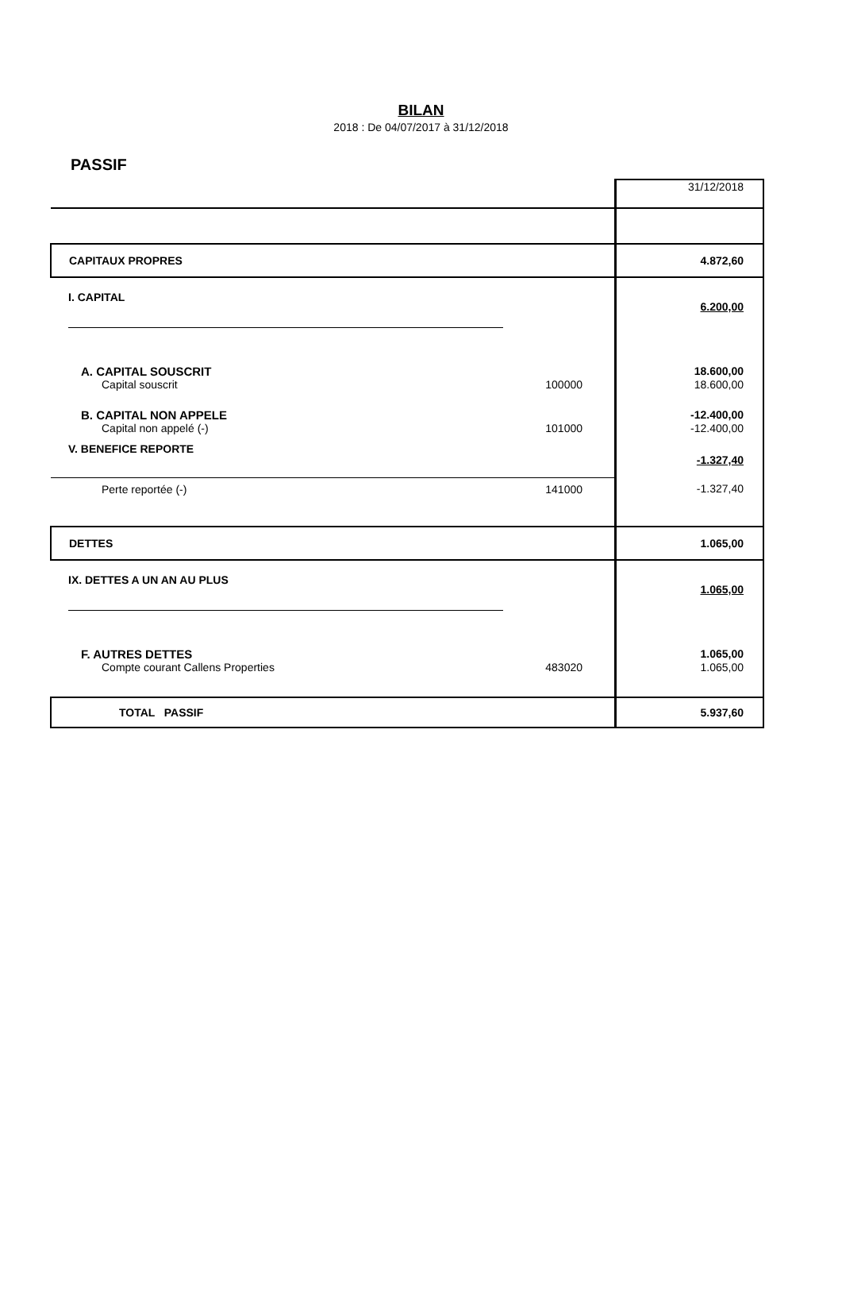BILAN
2018 : De 04/07/2017 à 31/12/2018
PASSIF
| | | 31/12/2018 |
| CAPITAUX PROPRES | | 4.872,60 |
| I. CAPITAL | | 6.200,00 |
| A. CAPITAL SOUSCRIT | | 18.600,00 |
| Capital souscrit | 100000 | 18.600,00 |
| B. CAPITAL NON APPELE | | -12.400,00 |
| Capital non appelé (-) | 101000 | -12.400,00 |
| V. BENEFICE REPORTE | | -1.327,40 |
| Perte reportée (-) | 141000 | -1.327,40 |
| DETTES | | 1.065,00 |
| IX. DETTES A UN AN AU PLUS | | 1.065,00 |
| F. AUTRES DETTES | | 1.065,00 |
| Compte courant Callens Properties | 483020 | 1.065,00 |
| TOTAL PASSIF | | 5.937,60 |